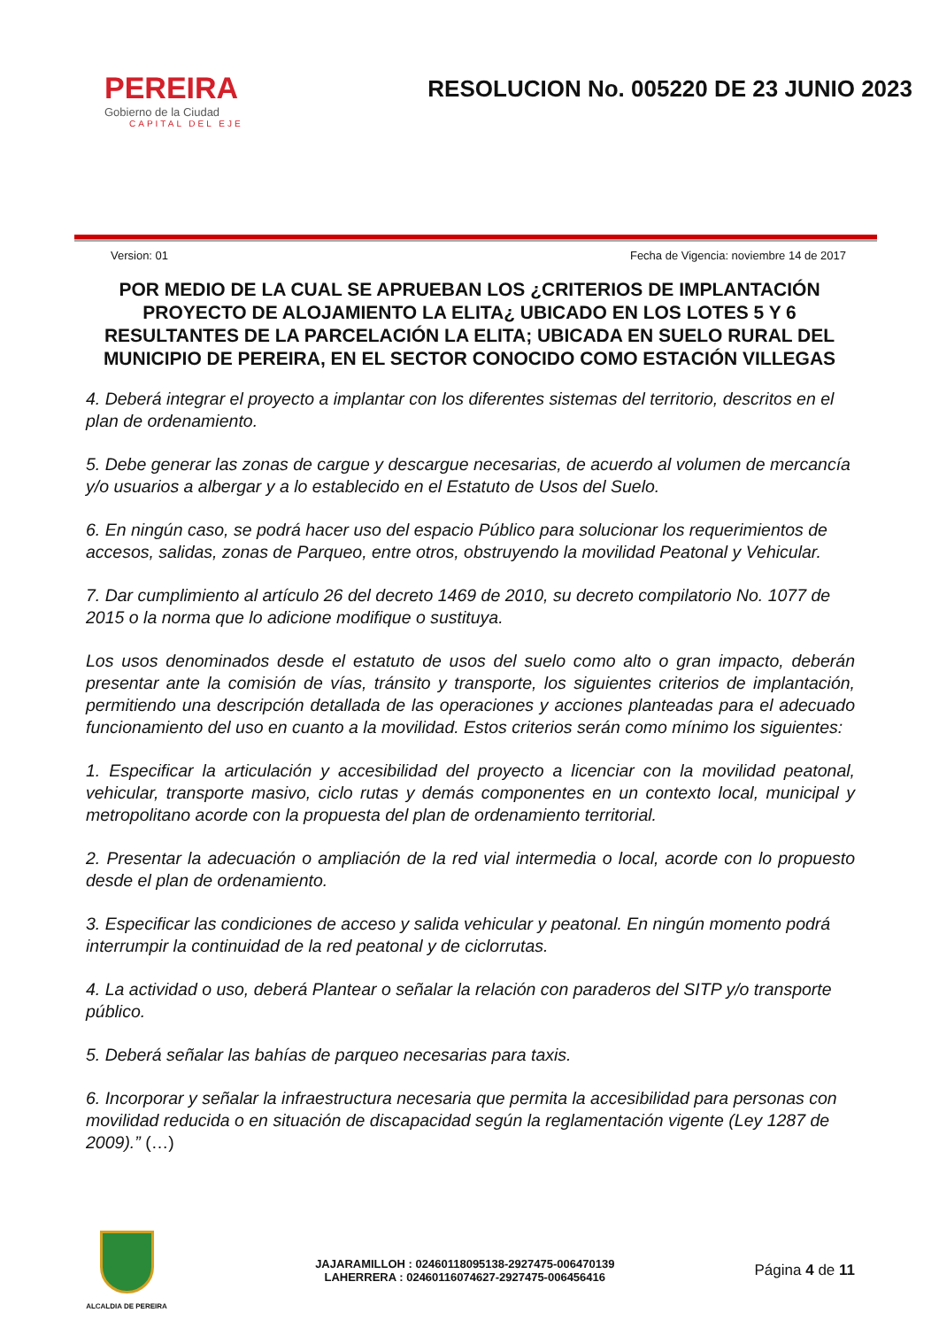PEREIRA
Gobierno de la Ciudad
CAPITAL DEL EJE
RESOLUCION No. 005220 DE 23 JUNIO 2023
Version: 01 Fecha de Vigencia: noviembre 14 de 2017
POR MEDIO DE LA CUAL SE APRUEBAN LOS ¿CRITERIOS DE IMPLANTACIÓN PROYECTO DE ALOJAMIENTO LA ELITA¿ UBICADO EN LOS LOTES 5 Y 6 RESULTANTES DE LA PARCELACIÓN LA ELITA; UBICADA EN SUELO RURAL DEL MUNICIPIO DE PEREIRA, EN EL SECTOR CONOCIDO COMO ESTACIÓN VILLEGAS
4. Deberá integrar el proyecto a implantar con los diferentes sistemas del territorio, descritos en el plan de ordenamiento.
5. Debe generar las zonas de cargue y descargue necesarias, de acuerdo al volumen de mercancía y/o usuarios a albergar y a lo establecido en el Estatuto de Usos del Suelo.
6. En ningún caso, se podrá hacer uso del espacio Público para solucionar los requerimientos de accesos, salidas, zonas de Parqueo, entre otros, obstruyendo la movilidad Peatonal y Vehicular.
7. Dar cumplimiento al artículo 26 del decreto 1469 de 2010, su decreto compilatorio No. 1077 de 2015 o la norma que lo adicione modifique o sustituya.
Los usos denominados desde el estatuto de usos del suelo como alto o gran impacto, deberán presentar ante la comisión de vías, tránsito y transporte, los siguientes criterios de implantación, permitiendo una descripción detallada de las operaciones y acciones planteadas para el adecuado funcionamiento del uso en cuanto a la movilidad. Estos criterios serán como mínimo los siguientes:
1. Especificar la articulación y accesibilidad del proyecto a licenciar con la movilidad peatonal, vehicular, transporte masivo, ciclo rutas y demás componentes en un contexto local, municipal y metropolitano acorde con la propuesta del plan de ordenamiento territorial.
2. Presentar la adecuación o ampliación de la red vial intermedia o local, acorde con lo propuesto desde el plan de ordenamiento.
3. Especificar las condiciones de acceso y salida vehicular y peatonal. En ningún momento podrá interrumpir la continuidad de la red peatonal y de ciclorrutas.
4. La actividad o uso, deberá Plantear o señalar la relación con paraderos del SITP y/o transporte público.
5. Deberá señalar las bahías de parqueo necesarias para taxis.
6. Incorporar y señalar la infraestructura necesaria que permita la accesibilidad para personas con movilidad reducida o en situación de discapacidad según la reglamentación vigente (Ley 1287 de 2009).” (…)
ALCALDIA DE PEREIRA
JAJARAMILLOH : 02460118095138-2927475-006470139
LAHERRERA : 02460116074627-2927475-006456416
Página 4 de 11